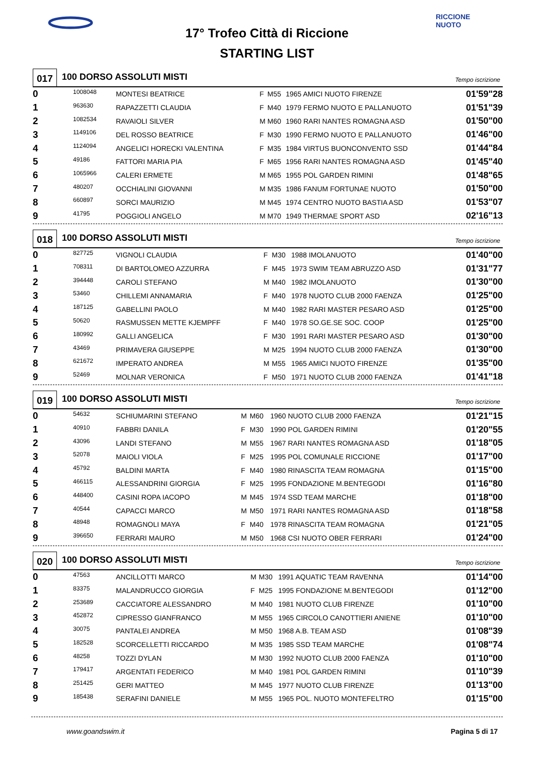RICCIONE
NUOTO
17° Trofeo Città di Riccione
STARTING LIST
017 100 DORSO ASSOLUTI MISTI Tempo iscrizione
| 0 | 1008048 | MONTESI BEATRICE | F | M55 | 1965 AMICI NUOTO FIRENZE | 01'59"28 |
| 1 | 963630 | RAPAZZETTI CLAUDIA | F | M40 | 1979 FERMO NUOTO E PALLANUOTO | 01'51"39 |
| 2 | 1082534 | RAVAIOLI SILVER | M | M60 | 1960 RARI NANTES ROMAGNA ASD | 01'50"00 |
| 3 | 1149106 | DEL ROSSO BEATRICE | F | M30 | 1990 FERMO NUOTO E PALLANUOTO | 01'46"00 |
| 4 | 1124094 | ANGELICI HORECKI VALENTINA | F | M35 | 1984 VIRTUS BUONCONVENTO SSD | 01'44"84 |
| 5 | 49186 | FATTORI MARIA PIA | F | M65 | 1956 RARI NANTES ROMAGNA ASD | 01'45"40 |
| 6 | 1065966 | CALERI ERMETE | M | M65 | 1955 POL GARDEN RIMINI | 01'48"65 |
| 7 | 480207 | OCCHIALINI GIOVANNI | M | M35 | 1986 FANUM FORTUNAE NUOTO | 01'50"00 |
| 8 | 660897 | SORCI MAURIZIO | M | M45 | 1974 CENTRO NUOTO BASTIA ASD | 01'53"07 |
| 9 | 41795 | POGGIOLI ANGELO | M | M70 | 1949 THERMAE SPORT ASD | 02'16"13 |
018 100 DORSO ASSOLUTI MISTI Tempo iscrizione
| 0 | 827725 | VIGNOLI CLAUDIA | F | M30 | 1988 IMOLANUOTO | 01'40"00 |
| 1 | 708311 | DI BARTOLOMEO AZZURRA | F | M45 | 1973 SWIM TEAM ABRUZZO ASD | 01'31"77 |
| 2 | 394448 | CAROLI STEFANO | M | M40 | 1982 IMOLANUOTO | 01'30"00 |
| 3 | 53460 | CHILLEMI ANNAMARIA | F | M40 | 1978 NUOTO CLUB 2000 FAENZA | 01'25"00 |
| 4 | 187125 | GABELLINI PAOLO | M | M40 | 1982 RARI MASTER PESARO ASD | 01'25"00 |
| 5 | 50620 | RASMUSSEN METTE KJEMPFF | F | M40 | 1978 SO.GE.SE SOC. COOP | 01'25"00 |
| 6 | 180992 | GALLI ANGELICA | F | M30 | 1991 RARI MASTER PESARO ASD | 01'30"00 |
| 7 | 43469 | PRIMAVERA GIUSEPPE | M | M25 | 1994 NUOTO CLUB 2000 FAENZA | 01'30"00 |
| 8 | 621672 | IMPERATO ANDREA | M | M55 | 1965 AMICI NUOTO FIRENZE | 01'35"00 |
| 9 | 52469 | MOLNAR VERONICA | F | M50 | 1971 NUOTO CLUB 2000 FAENZA | 01'41"18 |
019 100 DORSO ASSOLUTI MISTI Tempo iscrizione
| 0 | 54632 | SCHIUMARINI STEFANO | M | M60 | 1960 NUOTO CLUB 2000 FAENZA | 01'21"15 |
| 1 | 40910 | FABBRI DANILA | F | M30 | 1990 POL GARDEN RIMINI | 01'20"55 |
| 2 | 43096 | LANDI STEFANO | M | M55 | 1967 RARI NANTES ROMAGNA ASD | 01'18"05 |
| 3 | 52078 | MAIOLI VIOLA | F | M25 | 1995 POL COMUNALE RICCIONE | 01'17"00 |
| 4 | 45792 | BALDINI MARTA | F | M40 | 1980 RINASCITA TEAM ROMAGNA | 01'15"00 |
| 5 | 466115 | ALESSANDRINI GIORGIA | F | M25 | 1995 FONDAZIONE M.BENTEGODI | 01'16"80 |
| 6 | 448400 | CASINI ROPA IACOPO | M | M45 | 1974 SSD TEAM MARCHE | 01'18"00 |
| 7 | 40544 | CAPACCI MARCO | M | M50 | 1971 RARI NANTES ROMAGNA ASD | 01'18"58 |
| 8 | 48948 | ROMAGNOLI MAYA | F | M40 | 1978 RINASCITA TEAM ROMAGNA | 01'21"05 |
| 9 | 396650 | FERRARI MAURO | M | M50 | 1968 CSI NUOTO OBER FERRARI | 01'24"00 |
020 100 DORSO ASSOLUTI MISTI Tempo iscrizione
| 0 | 47563 | ANCILLOTTI MARCO | M | M30 | 1991 AQUATIC TEAM RAVENNA | 01'14"00 |
| 1 | 83375 | MALANDRUCCO GIORGIA | F | M25 | 1995 FONDAZIONE M.BENTEGODI | 01'12"00 |
| 2 | 253689 | CACCIATORE ALESSANDRO | M | M40 | 1981 NUOTO CLUB FIRENZE | 01'10"00 |
| 3 | 452872 | CIPRESSO GIANFRANCO | M | M55 | 1965 CIRCOLO CANOTTIERI ANIENE | 01'10"00 |
| 4 | 30075 | PANTALEI ANDREA | M | M50 | 1968 A.B. TEAM ASD | 01'08"39 |
| 5 | 182528 | SCORCELLETTI RICCARDO | M | M35 | 1985 SSD TEAM MARCHE | 01'08"74 |
| 6 | 48258 | TOZZI DYLAN | M | M30 | 1992 NUOTO CLUB 2000 FAENZA | 01'10"00 |
| 7 | 179417 | ARGENTATI FEDERICO | M | M40 | 1981 POL GARDEN RIMINI | 01'10"39 |
| 8 | 251425 | GERI MATTEO | M | M45 | 1977 NUOTO CLUB FIRENZE | 01'13"00 |
| 9 | 185438 | SERAFINI DANIELE | M | M55 | 1965 POL. NUOTO MONTEFELTRO | 01'15"00 |
www.goandswim.it Pagina 5 di 17